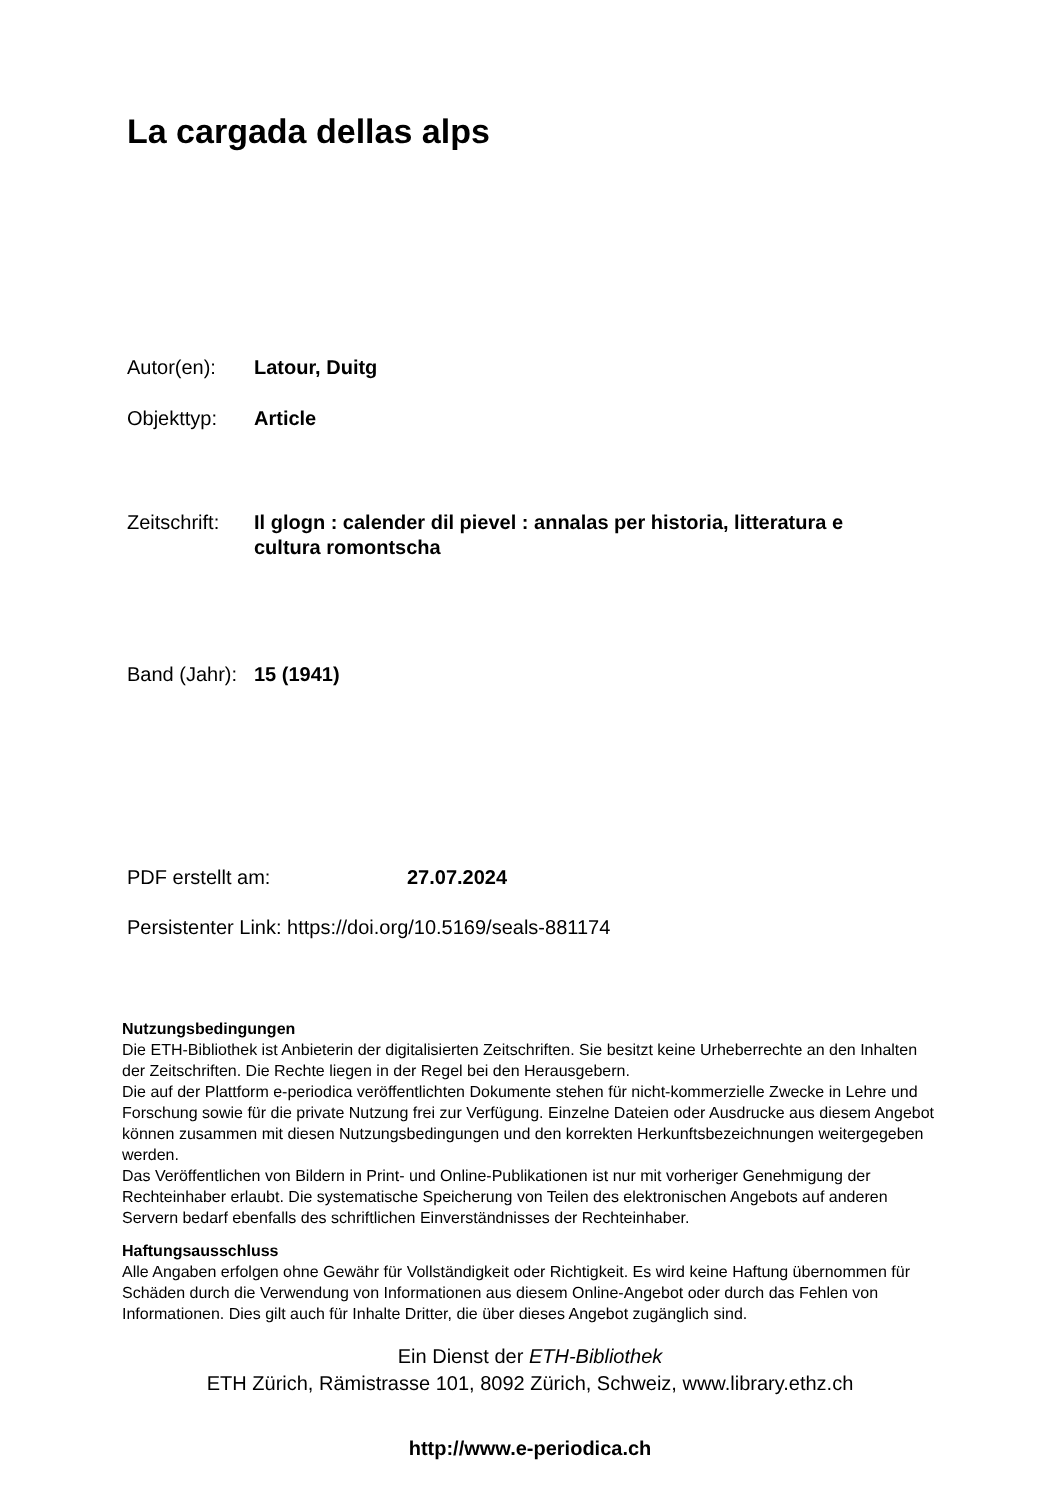La cargada dellas alps
Autor(en): Latour, Duitg
Objekttyp: Article
Zeitschrift: Il glogn : calender dil pievel : annalas per historia, litteratura e cultura romontscha
Band (Jahr): 15 (1941)
PDF erstellt am: 27.07.2024
Persistenter Link: https://doi.org/10.5169/seals-881174
Nutzungsbedingungen
Die ETH-Bibliothek ist Anbieterin der digitalisierten Zeitschriften. Sie besitzt keine Urheberrechte an den Inhalten der Zeitschriften. Die Rechte liegen in der Regel bei den Herausgebern.
Die auf der Plattform e-periodica veröffentlichten Dokumente stehen für nicht-kommerzielle Zwecke in Lehre und Forschung sowie für die private Nutzung frei zur Verfügung. Einzelne Dateien oder Ausdrucke aus diesem Angebot können zusammen mit diesen Nutzungsbedingungen und den korrekten Herkunftsbezeichnungen weitergegeben werden.
Das Veröffentlichen von Bildern in Print- und Online-Publikationen ist nur mit vorheriger Genehmigung der Rechteinhaber erlaubt. Die systematische Speicherung von Teilen des elektronischen Angebots auf anderen Servern bedarf ebenfalls des schriftlichen Einverständnisses der Rechteinhaber.
Haftungsausschluss
Alle Angaben erfolgen ohne Gewähr für Vollständigkeit oder Richtigkeit. Es wird keine Haftung übernommen für Schäden durch die Verwendung von Informationen aus diesem Online-Angebot oder durch das Fehlen von Informationen. Dies gilt auch für Inhalte Dritter, die über dieses Angebot zugänglich sind.
Ein Dienst der ETH-Bibliothek
ETH Zürich, Rämistrasse 101, 8092 Zürich, Schweiz, www.library.ethz.ch
http://www.e-periodica.ch